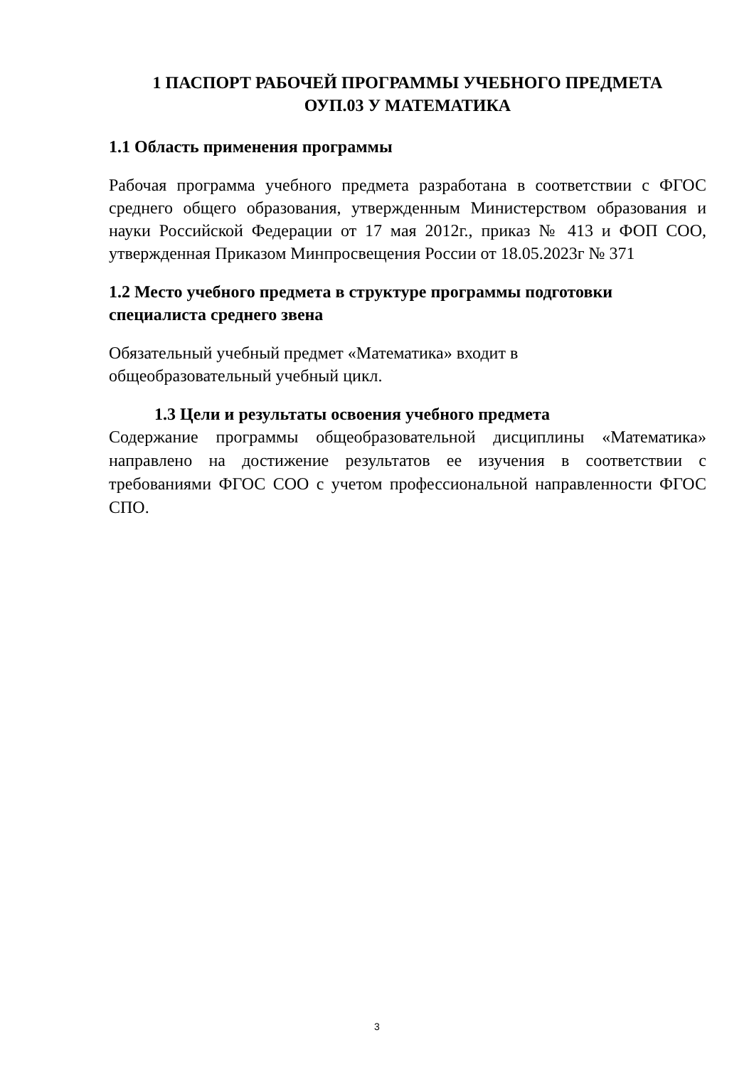1 ПАСПОРТ РАБОЧЕЙ ПРОГРАММЫ УЧЕБНОГО ПРЕДМЕТА
ОУП.03 У МАТЕМАТИКА
1.1 Область применения программы
Рабочая программа учебного предмета разработана в соответствии с ФГОС среднего общего образования, утвержденным Министерством образования и науки Российской Федерации от 17 мая 2012г., приказ № 413 и ФОП СОО, утвержденная Приказом Минпросвещения России от 18.05.2023г № 371
1.2 Место учебного предмета в структуре программы подготовки специалиста среднего звена
Обязательный учебный предмет «Математика» входит в
общеобразовательный учебный цикл.
1.3 Цели и результаты освоения учебного предмета
Содержание программы общеобразовательной дисциплины «Математика» направлено на достижение результатов ее изучения в соответствии с требованиями ФГОС СОО с учетом профессиональной направленности ФГОС СПО.
3